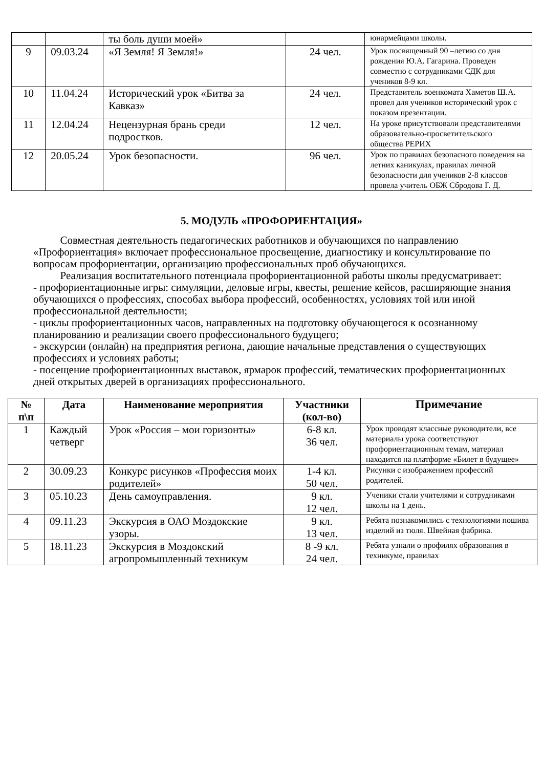| | | ты боль души моей» | | юнармейцами школы. |
| 9 | 09.03.24 | «Я Земля! Я Земля!» | 24 чел. | Урок посвященный 90 –летию со дня рождения Ю.А. Гагарина. Проведен совместно с сотрудниками СДК для учеников 8-9 кл. |
| 10 | 11.04.24 | Исторический урок «Битва за Кавказ» | 24 чел. | Представитель военкомата Хаметов Ш.А. провел для учеников исторический урок с показом презентации. |
| 11 | 12.04.24 | Нецензурная брань среди подростков. | 12 чел. | На уроке присутствовали представителями образовательно-просветительского общества РЕРИХ |
| 12 | 20.05.24 | Урок безопасности. | 96 чел. | Урок по правилах безопасного поведения на летних каникулах, правилах личной безопасности для учеников 2-8 классов провела учитель ОБЖ Сбродова Г. Д. |
5. МОДУЛЬ «ПРОФОРИЕНТАЦИЯ»
Совместная деятельность педагогических работников и обучающихся по направлению «Профориентация» включает профессиональное просвещение, диагностику и консультирование по вопросам профориентации, организацию профессиональных проб обучающихся.
Реализация воспитательного потенциала профориентационной работы школы предусматривает:
- профориентационные игры: симуляции, деловые игры, квесты, решение кейсов, расширяющие знания обучающихся о профессиях, способах выбора профессий, особенностях, условиях той или иной профессиональной деятельности;
- циклы профориентационных часов, направленных на подготовку обучающегося к осознанному планированию и реализации своего профессионального будущего;
- экскурсии (онлайн) на предприятия региона, дающие начальные представления о существующих профессиях и условиях работы;
- посещение профориентационных выставок, ярмарок профессий, тематических профориентационных дней открытых дверей в организациях профессионального.
| № п\п | Дата | Наименование мероприятия | Участники (кол-во) | Примечание |
| --- | --- | --- | --- | --- |
| 1 | Каждый четверг | Урок «Россия – мои горизонты» | 6-8 кл. 36 чел. | Урок проводят классные руководители, все материалы урока соответствуют профориентационным темам, материал находится на платформе «Билет в будущее» |
| 2 | 30.09.23 | Конкурс рисунков «Профессия моих родителей» | 1-4 кл. 50 чел. | Рисунки с изображением профессий родителей. |
| 3 | 05.10.23 | День самоуправления. | 9 кл. 12 чел. | Ученики стали учителями и сотрудниками школы на 1 день. |
| 4 | 09.11.23 | Экскурсия в ОАО Моздокские узоры. | 9 кл. 13 чел. | Ребята познакомились с технологиями пошива изделий из тюля. Швейная фабрика. |
| 5 | 18.11.23 | Экскурсия в Моздокский агропромышленный техникум | 8 -9 кл. 24 чел. | Ребята узнали о профилях образования в техникуме, правилах |